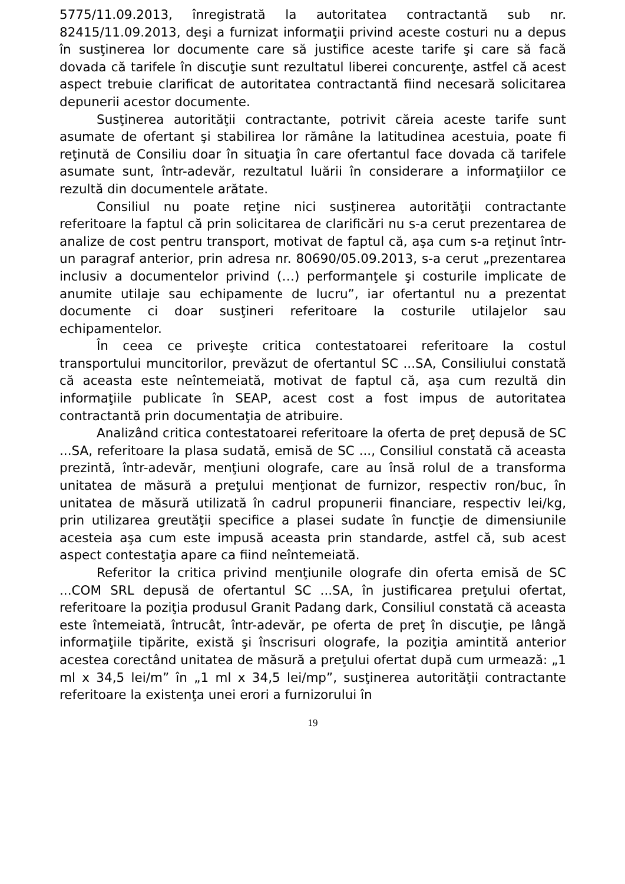5775/11.09.2013, înregistrată la autoritatea contractantă sub nr. 82415/11.09.2013, deşi a furnizat informaţii privind aceste costuri nu a depus în susţinerea lor documente care să justifice aceste tarife şi care să facă dovada că tarifele în discuţie sunt rezultatul liberei concurenţe, astfel că acest aspect trebuie clarificat de autoritatea contractantă fiind necesară solicitarea depunerii acestor documente.
Susţinerea autorităţii contractante, potrivit căreia aceste tarife sunt asumate de ofertant şi stabilirea lor rămâne la latitudinea acestuia, poate fi reţinută de Consiliu doar în situaţia în care ofertantul face dovada că tarifele asumate sunt, într-adevăr, rezultatul luării în considerare a informaţiilor ce rezultă din documentele arătate.
Consiliul nu poate reţine nici susţinerea autorităţii contractante referitoare la faptul că prin solicitarea de clarificări nu s-a cerut prezentarea de analize de cost pentru transport, motivat de faptul că, aşa cum s-a reţinut într-un paragraf anterior, prin adresa nr. 80690/05.09.2013, s-a cerut „prezentarea inclusiv a documentelor privind (…) performanţele şi costurile implicate de anumite utilaje sau echipamente de lucru”, iar ofertantul nu a prezentat documente ci doar susţineri referitoare la costurile utilajelor sau echipamentelor.
În ceea ce priveşte critica contestatoarei referitoare la costul transportului muncitorilor, prevăzut de ofertantul SC ...SA, Consiliului constată că aceasta este neîntemeiată, motivat de faptul că, aşa cum rezultă din informaţiile publicate în SEAP, acest cost a fost impus de autoritatea contractantă prin documentaţia de atribuire.
Analizând critica contestatoarei referitoare la oferta de preţ depusă de SC ...SA, referitoare la plasa sudată, emisă de SC ..., Consiliul constată că aceasta prezintă, într-adevăr, menţiuni olografe, care au însă rolul de a transforma unitatea de măsură a preţului menţionat de furnizor, respectiv ron/buc, în unitatea de măsură utilizată în cadrul propunerii financiare, respectiv lei/kg, prin utilizarea greutăţii specifice a plasei sudate în funcţie de dimensiunile acesteia aşa cum este impusă aceasta prin standarde, astfel că, sub acest aspect contestaţia apare ca fiind neîntemeiată.
Referitor la critica privind menţiunile olografe din oferta emisă de SC ...COM SRL depusă de ofertantul SC ...SA, în justificarea preţului ofertat, referitoare la poziţia produsul Granit Padang dark, Consiliul constată că aceasta este întemeiată, întrucât, într-adevăr, pe oferta de preţ în discuţie, pe lângă informaţiile tipărite, există şi înscrisuri olografe, la poziţia amintită anterior acestea corectând unitatea de măsură a preţului ofertat după cum urmează: „1 ml x 34,5 lei/m” în „1 ml x 34,5 lei/mp”, susţinerea autorităţii contractante referitoare la existenţa unei erori a furnizorului în
19